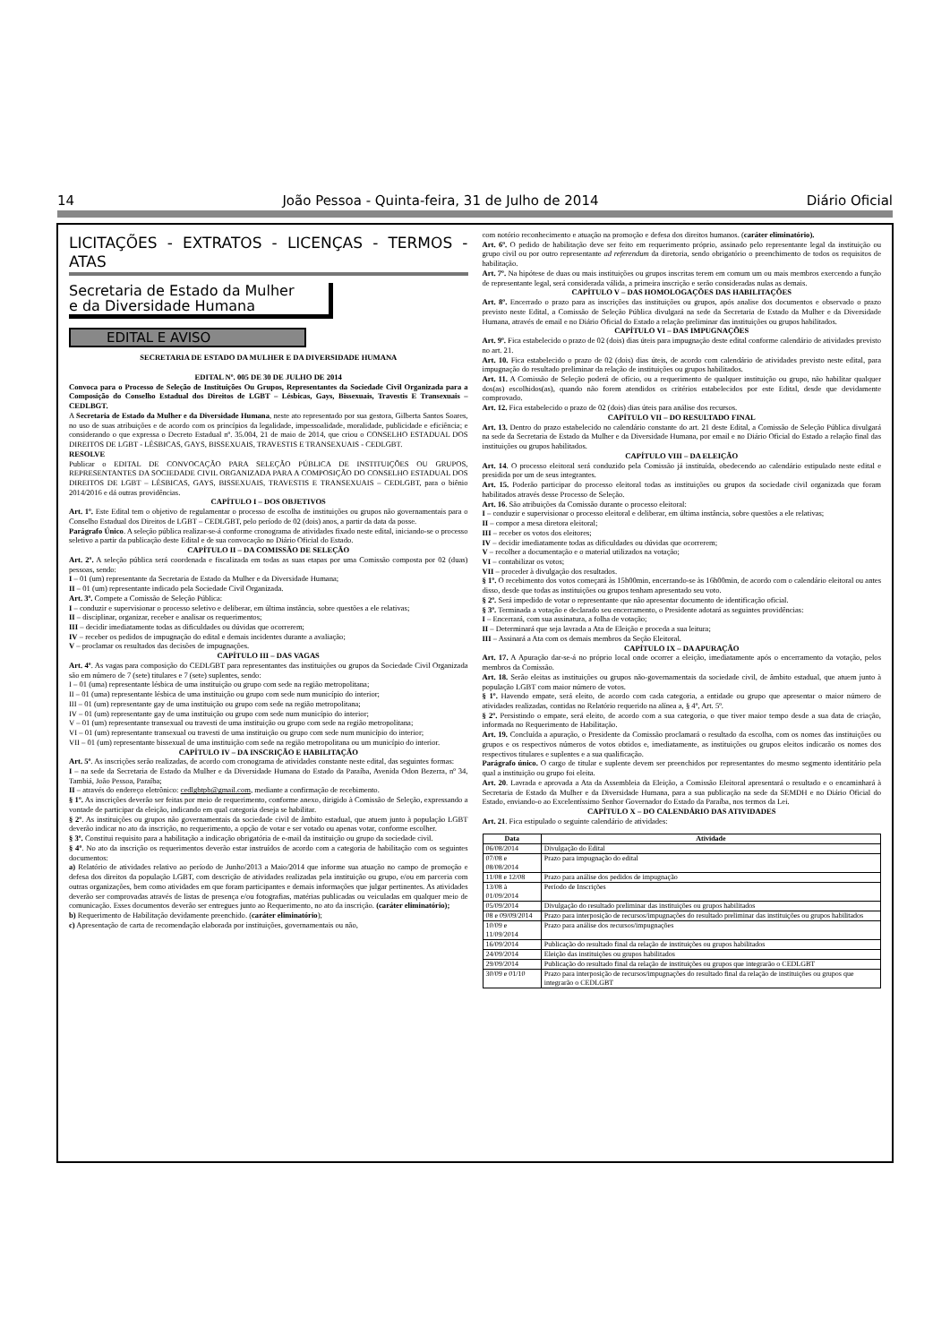14 João Pessoa - Quinta-feira, 31 de Julho de 2014 Diário Oficial
LICITAÇÕES - EXTRATOS - LICENÇAS - TERMOS - ATAS
Secretaria de Estado da Mulher
e da Diversidade Humana
EDITAL E AVISO
SECRETARIA DE ESTADO DA MULHER E DA DIVERSIDADE HUMANA
EDITAL Nº. 005 DE 30 DE JULHO DE 2014
Convoca para o Processo de Seleção de Instituições Ou Grupos, Representantes da Sociedade Civil Organizada para a Composição do Conselho Estadual dos Direitos de LGBT – Lésbicas, Gays, Bissexuais, Travestis E Transexuais – CEDLBGT.
A Secretaria de Estado da Mulher e da Diversidade Humana, neste ato representado por sua gestora, Gilberta Santos Soares, no uso de suas atribuições e de acordo com os princípios da legalidade, impessoalidade, moralidade, publicidade e eficiência; e considerando o que expressa o Decreto Estadual nº. 35.004, 21 de maio de 2014, que criou o CONSELHO ESTADUAL DOS DIREITOS DE LGBT - LÉSBICAS, GAYS, BISSEXUAIS, TRAVESTIS E TRANSEXUAIS - CEDLGBT.
RESOLVE
Publicar o EDITAL DE CONVOCAÇÃO PARA SELEÇÃO PÚBLICA DE INSTITUIÇÕES OU GRUPOS, REPRESENTANTES DA SOCIEDADE CIVIL ORGANIZADA PARA A COMPOSIÇÃO DO CONSELHO ESTADUAL DOS DIREITOS DE LGBT – LÉSBICAS, GAYS, BISSEXUAIS, TRAVESTIS E TRANSEXUAIS – CEDLGBT, para o biênio 2014/2016 e dá outras providências.
CAPÍTULO I – DOS OBJETIVOS
Art. 1º. Este Edital tem o objetivo de regulamentar o processo de escolha de instituições ou grupos não governamentais para o Conselho Estadual dos Direitos de LGBT – CEDLGBT, pelo período de 02 (dois) anos, a partir da data da posse.
Parágrafo Único. A seleção pública realizar-se-á conforme cronograma de atividades fixado neste edital, iniciando-se o processo seletivo a partir da publicação deste Edital e de sua convocação no Diário Oficial do Estado.
CAPÍTULO II – DA COMISSÃO DE SELEÇÃO
Art. 2º. A seleção pública será coordenada e fiscalizada em todas as suas etapas por uma Comissão composta por 02 (duas) pessoas, sendo:
I – 01 (um) representante da Secretaria de Estado da Mulher e da Diversidade Humana;
II – 01 (um) representante indicado pela Sociedade Civil Organizada.
Art. 3º. Compete a Comissão de Seleção Pública:
I – conduzir e supervisionar o processo seletivo e deliberar, em última instância, sobre questões a ele relativas;
II – disciplinar, organizar, receber e analisar os requerimentos;
III – decidir imediatamente todas as dificuldades ou dúvidas que ocorrerem;
IV – receber os pedidos de impugnação do edital e demais incidentes durante a avaliação;
V – proclamar os resultados das decisões de impugnações.
CAPÍTULO III – DAS VAGAS
Art. 4º. As vagas para composição do CEDLGBT para representantes das instituições ou grupos da Sociedade Civil Organizada são em número de 7 (sete) titulares e 7 (sete) suplentes, sendo:
I – 01 (uma) representante lésbica de uma instituição ou grupo com sede na região metropolitana;
II – 01 (uma) representante lésbica de uma instituição ou grupo com sede num município do interior;
III – 01 (um) representante gay de uma instituição ou grupo com sede na região metropolitana;
IV – 01 (um) representante gay de uma instituição ou grupo com sede num município do interior;
V – 01 (um) representante transexual ou travesti de uma instituição ou grupo com sede na região metropolitana;
VI – 01 (um) representante transexual ou travesti de uma instituição ou grupo com sede num município do interior;
VII – 01 (um) representante bissexual de uma instituição com sede na região metropolitana ou um município do interior.
CAPÍTULO IV – DA INSCRIÇÃO E HABILITAÇÃO
Art. 5º. As inscrições serão realizadas, de acordo com cronograma de atividades constante neste edital, das seguintes formas:
I – na sede da Secretaria de Estado da Mulher e da Diversidade Humana do Estado da Paraíba, Avenida Odon Bezerra, nº 34, Tambiá, João Pessoa, Paraíba;
II – através do endereço eletrônico: cedlgbtpb@gmail.com, mediante a confirmação de recebimento.
§ 1º. As inscrições deverão ser feitas por meio de requerimento, conforme anexo, dirigido à Comissão de Seleção, expressando a vontade de participar da eleição, indicando em qual categoria deseja se habilitar.
§ 2º. As instituições ou grupos não governamentais da sociedade civil de âmbito estadual, que atuem junto à população LGBT deverão indicar no ato da inscrição, no requerimento, a opção de votar e ser votado ou apenas votar, conforme escolher.
§ 3º. Constitui requisito para a habilitação a indicação obrigatória de e-mail da instituição ou grupo da sociedade civil.
§ 4º. No ato da inscrição os requerimentos deverão estar instruídos de acordo com a categoria de habilitação com os seguintes documentos:
a) Relatório de atividades relativo ao período de Junho/2013 a Maio/2014 que informe sua atuação no campo de promoção e defesa dos direitos da população LGBT, com descrição de atividades realizadas pela instituição ou grupo, e/ou em parceria com outras organizações, bem como atividades em que foram participantes e demais informações que julgar pertinentes. As atividades deverão ser comprovadas através de listas de presença e/ou fotografias, matérias publicadas ou veiculadas em qualquer meio de comunicação. Esses documentos deverão ser entregues junto ao Requerimento, no ato da inscrição. (caráter eliminatório);
b) Requerimento de Habilitação devidamente preenchido. (caráter eliminatório);
c) Apresentação de carta de recomendação elaborada por instituições, governamentais ou não,
com notório reconhecimento e atuação na promoção e defesa dos direitos humanos. (caráter eliminatório).
Art. 6º. O pedido de habilitação deve ser feito em requerimento próprio, assinado pelo representante legal da instituição ou grupo civil ou por outro representante ad referendum da diretoria, sendo obrigatório o preenchimento de todos os requisitos de habilitação.
Art. 7º. Na hipótese de duas ou mais instituições ou grupos inscritas terem em comum um ou mais membros exercendo a função de representante legal, será considerada válida, a primeira inscrição e serão consideradas nulas as demais.
CAPÍTULO V – DAS HOMOLOGAÇÕES DAS HABILITAÇÕES
Art. 8º. Encerrado o prazo para as inscrições das instituições ou grupos, após analise dos documentos e observado o prazo previsto neste Edital, a Comissão de Seleção Pública divulgará na sede da Secretaria de Estado da Mulher e da Diversidade Humana, através de email e no Diário Oficial do Estado a relação preliminar das instituições ou grupos habilitados.
CAPÍTULO VI – DAS IMPUGNAÇÕES
Art. 9º. Fica estabelecido o prazo de 02 (dois) dias úteis para impugnação deste edital conforme calendário de atividades previsto no art. 21.
Art. 10. Fica estabelecido o prazo de 02 (dois) dias úteis, de acordo com calendário de atividades previsto neste edital, para impugnação do resultado preliminar da relação de instituições ou grupos habilitados.
Art. 11. A Comissão de Seleção poderá de ofício, ou a requerimento de qualquer instituição ou grupo, não habilitar qualquer dos(as) escolhidos(as), quando não forem atendidos os critérios estabelecidos por este Edital, desde que devidamente comprovado.
Art. 12. Fica estabelecido o prazo de 02 (dois) dias úteis para análise dos recursos.
CAPÍTULO VII – DO RESULTADO FINAL
Art. 13. Dentro do prazo estabelecido no calendário constante do art. 21 deste Edital, a Comissão de Seleção Pública divulgará na sede da Secretaria de Estado da Mulher e da Diversidade Humana, por email e no Diário Oficial do Estado a relação final das instituições ou grupos habilitados.
CAPÍTULO VIII – DA ELEIÇÃO
Art. 14. O processo eleitoral será conduzido pela Comissão já instituída, obedecendo ao calendário estipulado neste edital e presidida por um de seus integrantes.
Art. 15. Poderão participar do processo eleitoral todas as instituições ou grupos da sociedade civil organizada que foram habilitados através desse Processo de Seleção.
Art. 16. São atribuições da Comissão durante o processo eleitoral:
I – conduzir e supervisionar o processo eleitoral e deliberar, em última instância, sobre questões a ele relativas;
II – compor a mesa diretora eleitoral;
III – receber os votos dos eleitores;
IV – decidir imediatamente todas as dificuldades ou dúvidas que ocorrerem;
V – recolher a documentação e o material utilizados na votação;
VI – contabilizar os votos;
VII – proceder à divulgação dos resultados.
§ 1º. O recebimento dos votos começará às 15h00min, encerrando-se às 16h00min, de acordo com o calendário eleitoral ou antes disso, desde que todas as instituições ou grupos tenham apresentado seu voto.
§ 2º. Será impedido de votar o representante que não apresentar documento de identificação oficial.
§ 3º. Terminada a votação e declarado seu encerramento, o Presidente adotará as seguintes providências:
I – Encerrará, com sua assinatura, a folha de votação;
II – Determinará que seja lavrada a Ata de Eleição e proceda a sua leitura;
III – Assinará a Ata com os demais membros da Seção Eleitoral.
CAPÍTULO IX – DA APURAÇÃO
Art. 17. A Apuração dar-se-á no próprio local onde ocorrer a eleição, imediatamente após o encerramento da votação, pelos membros da Comissão.
Art. 18. Serão eleitas as instituições ou grupos não-governamentais da sociedade civil, de âmbito estadual, que atuem junto à população LGBT com maior número de votos.
§ 1º. Havendo empate, será eleito, de acordo com cada categoria, a entidade ou grupo que apresentar o maior número de atividades realizadas, contidas no Relatório requerido na alínea a, § 4º, Art. 5º.
§ 2º. Persistindo o empate, será eleito, de acordo com a sua categoria, o que tiver maior tempo desde a sua data de criação, informada no Requerimento de Habilitação.
Art. 19. Concluída a apuração, o Presidente da Comissão proclamará o resultado da escolha, com os nomes das instituições ou grupos e os respectivos números de votos obtidos e, imediatamente, as instituições ou grupos eleitos indicarão os nomes dos respectivos titulares e suplentes e a sua qualificação.
Parágrafo único. O cargo de titular e suplente devem ser preenchidos por representantes do mesmo segmento identitário pela qual a instituição ou grupo foi eleita.
Art. 20. Lavrada e aprovada a Ata da Assembleia da Eleição, a Comissão Eleitoral apresentará o resultado e o encaminhará à Secretaria de Estado da Mulher e da Diversidade Humana, para a sua publicação na sede da SEMDH e no Diário Oficial do Estado, enviando-o ao Excelentíssimo Senhor Governador do Estado da Paraíba, nos termos da Lei.
CAPÍTULO X – DO CALENDÁRIO DAS ATIVIDADES
Art. 21. Fica estipulado o seguinte calendário de atividades:
| Data | Atividade |
| --- | --- |
| 06/08/2014 | Divulgação do Edital |
| 07/08 e 08/08/2014 | Prazo para impugnação do edital |
| 11/08 e 12/08 | Prazo para análise dos pedidos de impugnação |
| 13/08 à 01/09/2014 | Período de Inscrições |
| 05/09/2014 | Divulgação do resultado preliminar das instituições ou grupos habilitados |
| 08 e 09/09/2014 | Prazo para interposição de recursos/impugnações do resultado preliminar das instituições ou grupos habilitados |
| 10/09 e 11/09/2014 | Prazo para análise dos recursos/impugnações |
| 16/09/2014 | Publicação do resultado final da relação de instituições ou grupos habilitados |
| 24/09/2014 | Eleição das instituições ou grupos habilitados |
| 29/09/2014 | Publicação do resultado final da relação de instituições ou grupos que integrarão o CEDLGBT |
| 30/09 e 01/10 | Prazo para interposição de recursos/impugnações do resultado final da relação de instituições ou grupos que integrarão o CEDLGBT |